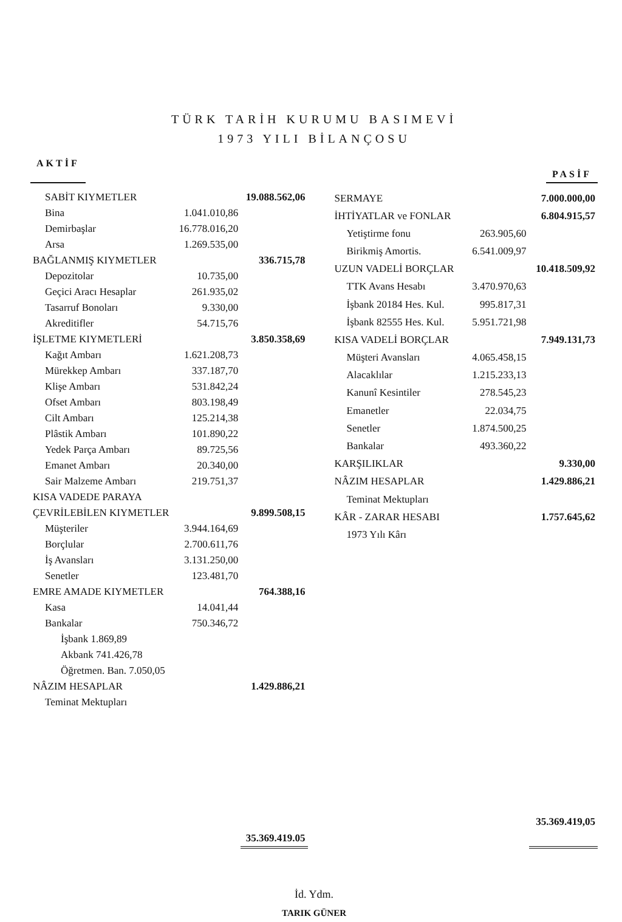TÜRK TARİH KURUMU BASIMEVİ
1973 YILI BİLANÇOSU
AKTİF PASİF
| SABİT KIYMETLER | | 19.088.562,06 |
| Bina | 1.041.010,86 | |
| Demirbaşlar | 16.778.016,20 | |
| Arsa | 1.269.535,00 | |
| BAĞLANMIŞ KIYMETLER | | 336.715,78 |
| Depozitolar | 10.735,00 | |
| Geçici Aracı Hesaplar | 261.935,02 | |
| Tasarruf Bonoları | 9.330,00 | |
| Akreditifler | 54.715,76 | |
| İŞLETME KIYMETLERİ | | 3.850.358,69 |
| Kağıt Ambarı | 1.621.208,73 | |
| Mürekkep Ambarı | 337.187,70 | |
| Klişe Ambarı | 531.842,24 | |
| Ofset Ambarı | 803.198,49 | |
| Cilt Ambarı | 125.214,38 | |
| Plâstik Ambarı | 101.890,22 | |
| Yedek Parça Ambarı | 89.725,56 | |
| Emanet Ambarı | 20.340,00 | |
| Sair Malzeme Ambarı | 219.751,37 | |
| KISA VADEDE PARAYA | | |
| ÇEVRİLEBİLEN KIYMETLER | | 9.899.508,15 |
| Müşteriler | 3.944.164,69 | |
| Borçlular | 2.700.611,76 | |
| İş Avansları | 3.131.250,00 | |
| Senetler | 123.481,70 | |
| EMRE AMADE KIYMETLER | | 764.388,16 |
| Kasa | 14.041,44 | |
| Bankalar | 750.346,72 | |
| İşbank 1.869,89 | | |
| Akbank 741.426,78 | | |
| Öğretmen. Ban. 7.050,05 | | |
| NÂZIM HESAPLAR | | 1.429.886,21 |
| Teminat Mektupları | | |
| | | 35.369.419.05 |
| SERMAYE | | 7.000.000,00 |
| İHTİYATLAR ve FONLAR | | 6.804.915,57 |
| Yetiştirme fonu | 263.905,60 | |
| Birikmiş Amortis. | 6.541.009,97 | |
| UZUN VADELİ BORÇLAR | | 10.418.509,92 |
| TTK Avans Hesabı | 3.470.970,63 | |
| İşbank 20184 Hes. Kul. | 995.817,31 | |
| İşbank 82555 Hes. Kul. | 5.951.721,98 | |
| KISA VADELİ BORÇLAR | | 7.949.131,73 |
| Müşteri Avansları | 4.065.458,15 | |
| Alacaklılar | 1.215.233,13 | |
| Kanunî Kesintiler | 278.545,23 | |
| Emanetler | 22.034,75 | |
| Senetler | 1.874.500,25 | |
| Bankalar | 493.360,22 | |
| KARŞILIKLAR | | 9.330,00 |
| NÂZIM HESAPLAR | | 1.429.886,21 |
| Teminat Mektupları | | |
| KÂR - ZARAR HESABI | | 1.757.645,62 |
| 1973 Yılı Kârı | | |
| | | 35.369.419,05 |
İd. Ydm.
TARIK GÜNER